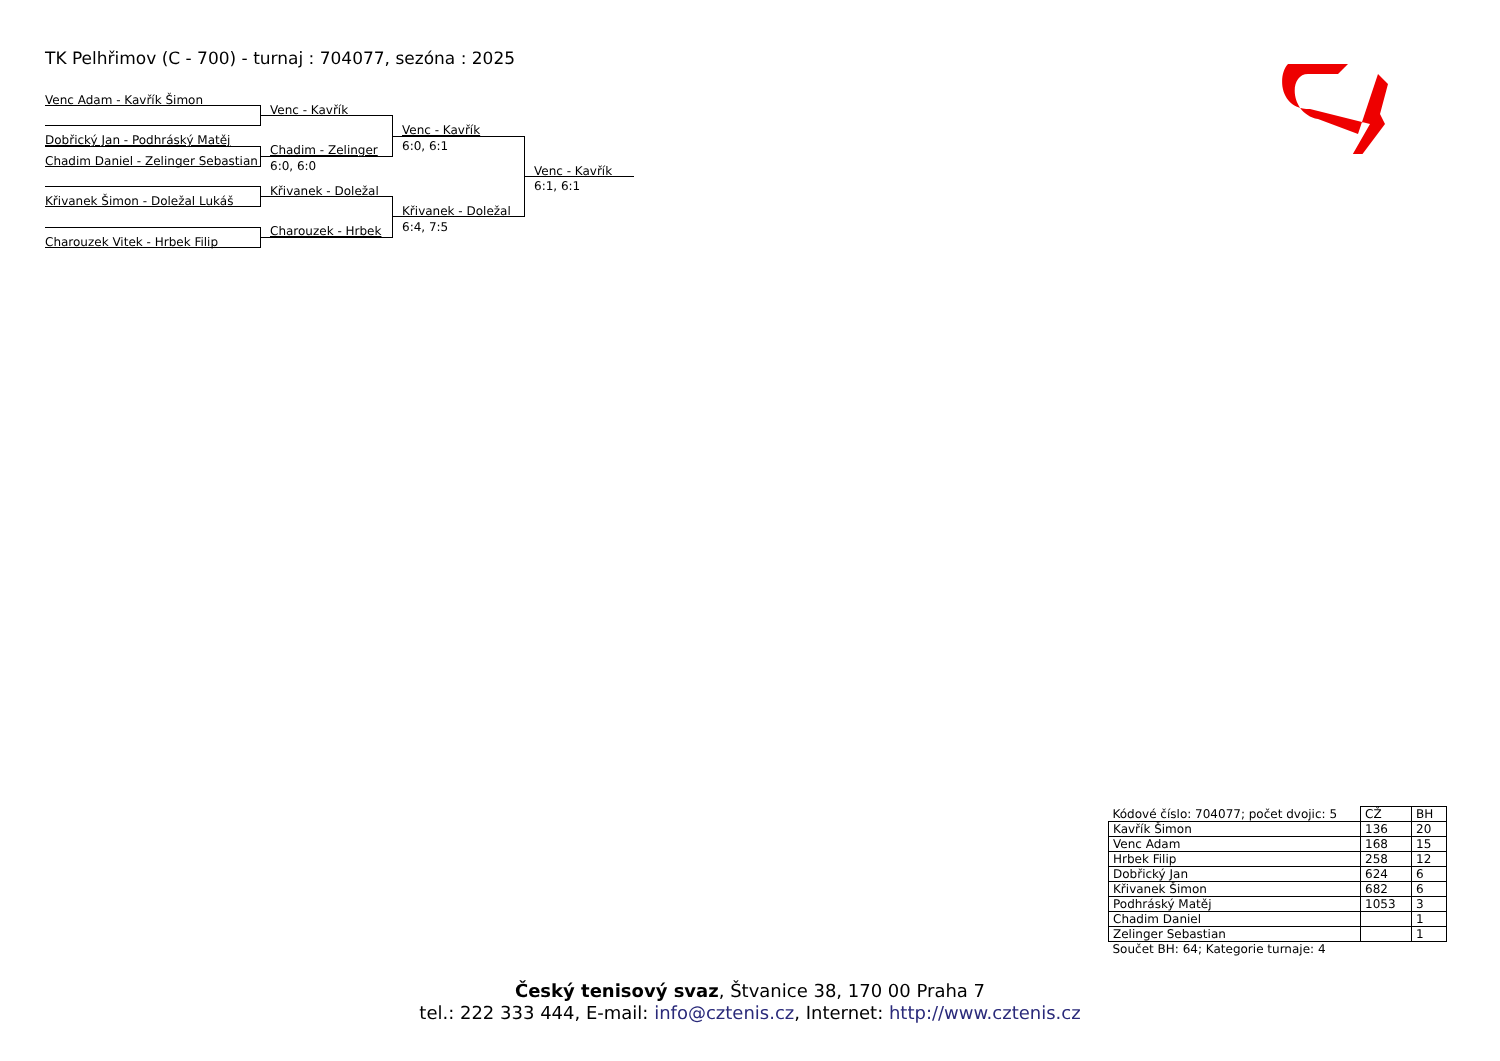TK Pelhřimov (C - 700) - turnaj : 704077, sezóna : 2025
Venc Adam - Kavřík Šimon
Dobřický Jan - Podhráský Matěj
Chadim Daniel - Zelinger Sebastian
Křivanek Šimon - Doležal Lukáš
Charouzek Vitek - Hrbek Filip
Venc - Kavřík
Chadim - Zelinger
6:0, 6:0
Křivanek - Doležal
Charouzek - Hrbek
Venc - Kavřík
6:0, 6:1
Křivanek - Doležal
6:4, 7:5
Venc - Kavřík
6:1, 6:1
| Kódové číslo: 704077; počet dvojic: 5 | CŽ | BH |
| Kavřík Šimon | 136 | 20 |
| Venc Adam | 168 | 15 |
| Hrbek Filip | 258 | 12 |
| Dobřický Jan | 624 | 6 |
| Křivanek Šimon | 682 | 6 |
| Podhráský Matěj | 1053 | 3 |
| Chadim Daniel | | 1 |
| Zelinger Sebastian | | 1 |
| Součet BH: 64; Kategorie turnaje: 4 | | |
Český tenisový svaz, Štvanice 38, 170 00 Praha 7
tel.: 222 333 444, E-mail: info@cztenis.cz, Internet: http://www.cztenis.cz